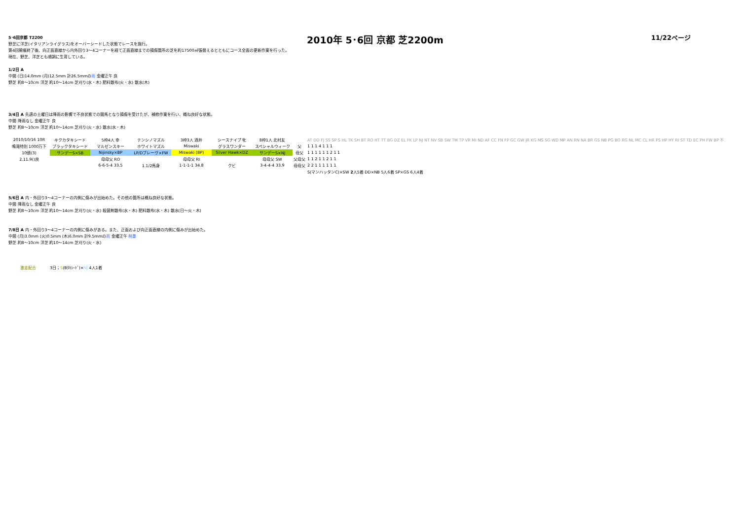2010年 5･6回 京都 芝2200m 11/22ページ
5･6回京都 T2200
野芝に洋芝(イタリアンライグラス)をオーバーシードした状態でレースを施行。
第4回開催終了後、向正面直線から内外回り3～4コーナーを経て正面直線までの損傷箇所の芝を約17500㎡張替えるとともにコース全面の更新作業を行った。
現在、野芝、洋芝とも順調に生育している。
1/2日 A
中間 (日)14.0mm (月)12.5mm 計26.5mmの雨 金曜正午 良
野芝 約8～10cm 洋芝 約10～14cm 芝刈り(水・木) 肥料散布(火・水) 散水(木)
3/4日 A 先週の土曜日は降雨の影響で不良状態での競馬となり損傷を受けたが、補修作業を行い、概ね良好な状態。
中間 降雨なし 金曜正午 良
野芝 約8～10cm 洋芝 約10～14cm 芝刈り(火・水) 散水(水・木)
| 2010/10/16 10R | キクカタキシード | 5枠4人 幸 | テンシノマズル | 3枠3人 酒井 | シースナイプ 牝 | 8枠1人 北村友 | | AT DD FJ SS SP S HL TK SH BT RO HT TT BG DZ EL FK LP NJ NT NV SB SW TM TP VR MI ND AF CC FN FP GC GW JR KG MS SG WD MP AN RN NA BR GS NB PG BO RG NL MC CL HR PS HP HY RI ST TD EC PH FW BP 不 |
| 鳴滝特別 1000万下 | ブラックタキシード | マルゼンスキー | ホワイトマズル | Miswaki | グラスワンダー | スペシャルウィーク | 父 | 1 1 1 4 1 1 1 |
| 10頭(3) | サンデーS×SB | Nijinsky×BP | LP/Dブレーヴ×FW | Miswaki (BP) | Silver Hawk×DZ | サンデーS×NJ | 母父 | 1 1 1 1 1 1 2 1 1 |
| 2.11.9()良 | | 母母父 RO | | 母母父 RI | | 母母父 SW | 父母父 | 1 1 2 1 1 2 1 1 |
| | | 6-6-5-4 33.5 | 1.1/2馬身 | 1-1-1-1 34.8 | クビ | 3-4-4-4 33.9 | 母母父 | 2 2 1 1 1 1 1 1 |
| | | | | | | | | S(マンハッタンC)×SW 2 人5着 DD×NB 5人6着 SP×GS 6人4着 |
5/6日 A 内・外回り3～4コーナーの内側に傷みが出始めた。その他の箇所は概ね良好な状態。
中間 降雨なし 金曜正午 良
野芝 約8～10cm 洋芝 約10～14cm 芝刈り(火・水) 殺菌剤散布(水・木) 肥料散布(水・木) 散水(日～火・木)
7/8日 A 内・外回り3～4コーナーの内側に傷みがある。また、正面および向正面直線の内側に傷みが出始めた。
中間 (月)3.0mm (火)0.5mm (木)6.0mm 計9.5mmの雨 金曜正午 稍重
野芝 約8～10cm 洋芝 約10～14cm 芝刈り(火・水)
激走配合 3日；S(Bﾀｷｼｰﾄﾞ)×NJ 4人1着